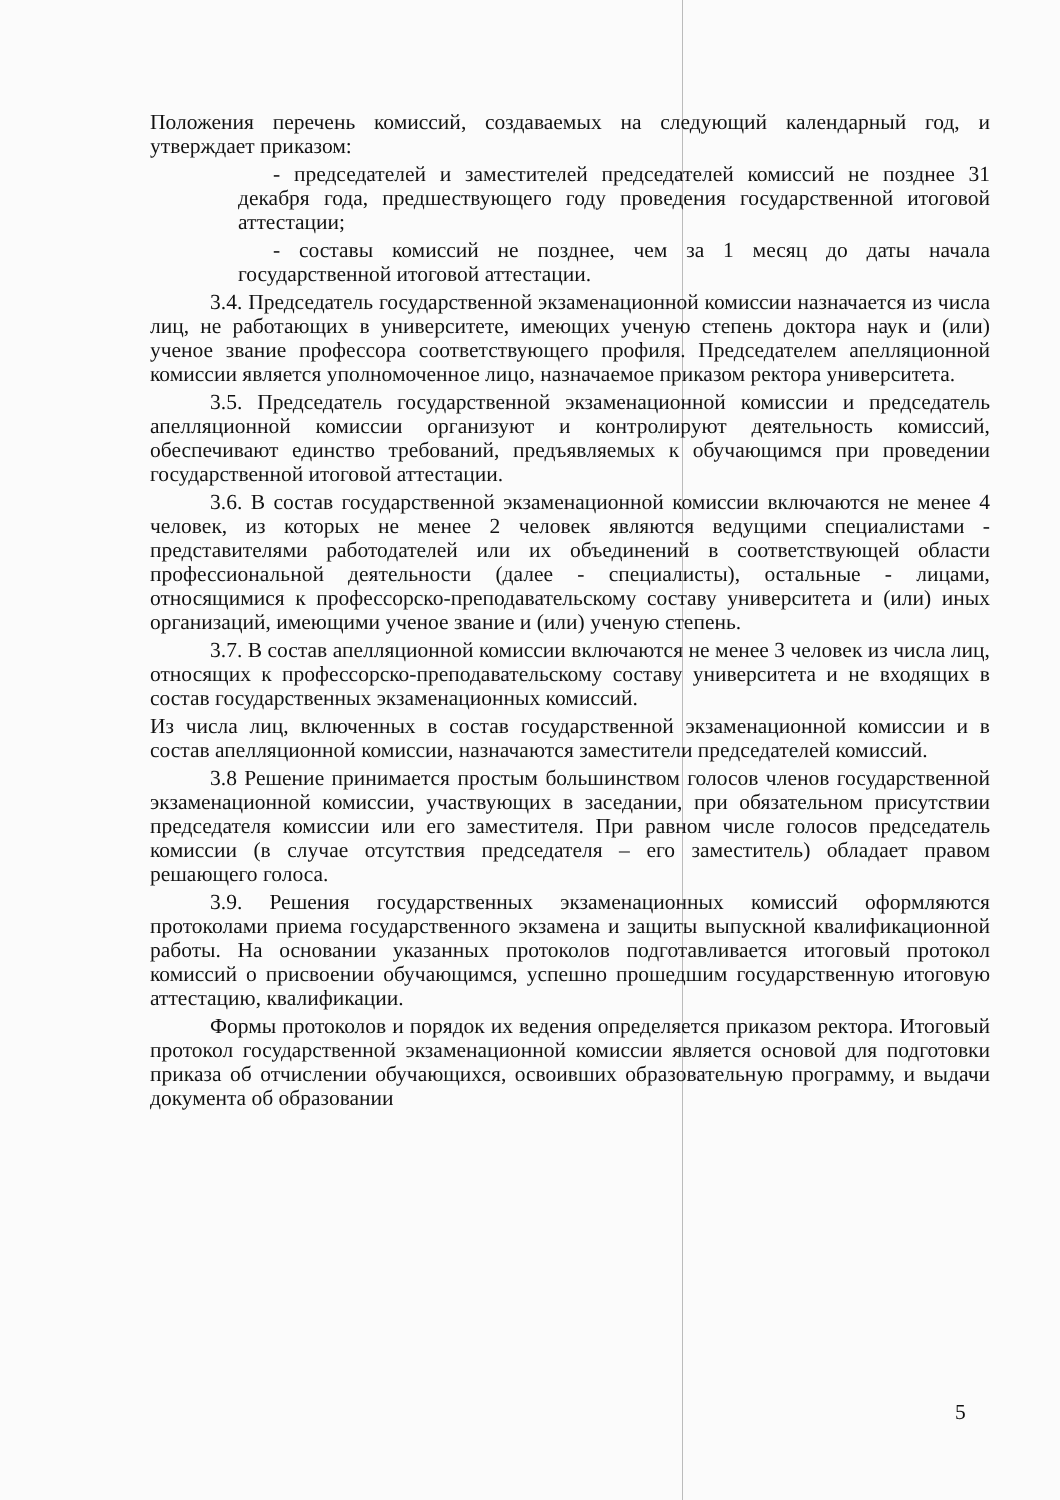Положения перечень комиссий, создаваемых на следующий календарный год, и утверждает приказом:
- председателей и заместителей председателей комиссий не позднее 31 декабря года, предшествующего году проведения государственной итоговой аттестации;
- составы комиссий не позднее, чем за 1 месяц до даты начала государственной итоговой аттестации.
3.4. Председатель государственной экзаменационной комиссии назначается из числа лиц, не работающих в университете, имеющих ученую степень доктора наук и (или) ученое звание профессора соответствующего профиля. Председателем апелляционной комиссии является уполномоченное лицо, назначаемое приказом ректора университета.
3.5. Председатель государственной экзаменационной комиссии и председатель апелляционной комиссии организуют и контролируют деятельность комиссий, обеспечивают единство требований, предъявляемых к обучающимся при проведении государственной итоговой аттестации.
3.6. В состав государственной экзаменационной комиссии включаются не менее 4 человек, из которых не менее 2 человек являются ведущими специалистами - представителями работодателей или их объединений в соответствующей области профессиональной деятельности (далее - специалисты), остальные - лицами, относящимися к профессорско-преподавательскому составу университета и (или) иных организаций, имеющими ученое звание и (или) ученую степень.
3.7. В состав апелляционной комиссии включаются не менее 3 человек из числа лиц, относящих к профессорско-преподавательскому составу университета и не входящих в состав государственных экзаменационных комиссий.
Из числа лиц, включенных в состав государственной экзаменационной комиссии и в состав апелляционной комиссии, назначаются заместители председателей комиссий.
3.8 Решение принимается простым большинством голосов членов государственной экзаменационной комиссии, участвующих в заседании, при обязательном присутствии председателя комиссии или его заместителя. При равном числе голосов председатель комиссии (в случае отсутствия председателя – его заместитель) обладает правом решающего голоса.
3.9. Решения государственных экзаменационных комиссий оформляются протоколами приема государственного экзамена и защиты выпускной квалификационной работы. На основании указанных протоколов подготавливается итоговый протокол комиссий о присвоении обучающимся, успешно прошедшим государственную итоговую аттестацию, квалификации.
Формы протоколов и порядок их ведения определяется приказом ректора. Итоговый протокол государственной экзаменационной комиссии является основой для подготовки приказа об отчислении обучающихся, освоивших образовательную программу, и выдачи документа об образовании
5